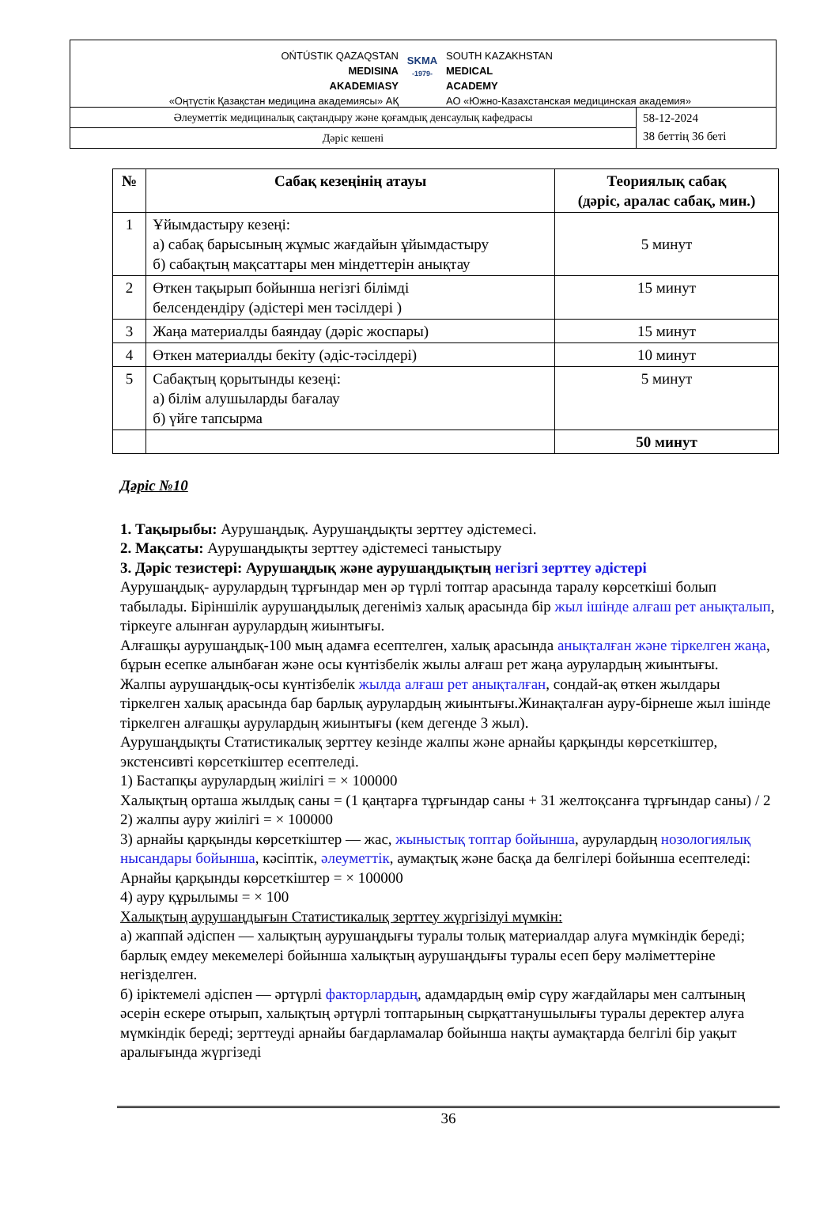OŃTÚSTIK QAZAQSTAN
MEDISINA
AKADEMIASY
«Оңтүстік Қазақстан медицина академиясы» АҚ
SKMA
-1979-
SOUTH KAZAKHSTAN
MEDICAL
ACADEMY
АО «Южно-Казахстанская медицинская академия»
Әлеуметтік медициналық сақтандыру және қоғамдық денсаулық кафедрасы
Дәріс кешені
58-12-2024
38 беттің 36 беті
| № | Сабақ кезеңінің атауы | Теориялық сабақ (дәріс, аралас сабақ, мин.) |
| --- | --- | --- |
| 1 | Ұйымдастыру кезеңі: а) сабақ барысының жұмыс жағдайын ұйымдастыру б) сабақтың мақсаттары мен міндеттерін анықтау | 5 минут |
| 2 | Өткен тақырып бойынша негізгі білімді белсендендіру (әдістері мен тәсілдері ) | 15 минут |
| 3 | Жаңа материалды баяндау (дәріс жоспары) | 15 минут |
| 4 | Өткен материалды бекіту (әдіс-тәсілдері) | 10 минут |
| 5 | Сабақтың қорытынды кезеңі: а) білім алушыларды бағалау б) үйге тапсырма | 5 минут |
| | | 50 минут |
Дәріс №10
1. Тақырыбы: Аурушаңдық. Аурушаңдықты зерттеу әдістемесі.
2. Мақсаты: Аурушаңдықты зерттеу әдістемесі таныстыру
3. Дәріс тезистері: Аурушаңдық және аурушаңдықтың негізгі зерттеу әдістері
Аурушаңдық- аурулардың тұрғындар мен әр түрлі топтар арасында таралу көрсеткіші болып табылады. Біріншілік аурушаңдылық дегеніміз халық арасында бір жыл ішінде алғаш рет анықталып, тіркеуге алынған аурулардың жиынтығы.
Алғашқы аурушаңдық-100 мың адамға есептелген, халық арасында анықталған және тіркелген жаңа, бұрын есепке алынбаған және осы күнтізбелік жылы алғаш рет жаңа аурулардың жиынтығы.
Жалпы аурушаңдық-осы күнтізбелік жылда алғаш рет анықталған, сондай-ақ өткен жылдары тіркелген халық арасында бар барлық аурулардың жиынтығы.Жинақталған ауру-бірнеше жыл ішінде тіркелген алғашқы аурулардың жиынтығы (кем дегенде 3 жыл).
Аурушаңдықты Статистикалық зерттеу кезінде жалпы және арнайы қарқынды көрсеткіштер, экстенсивті көрсеткіштер есептеледі.
1) Бастапқы аурулардың жиілігі = × 100000
Халықтың орташа жылдық саны = (1 қаңтарға тұрғындар саны + 31 желтоқсанға тұрғындар саны) / 2
2) жалпы ауру жиілігі = × 100000
3) арнайы қарқынды көрсеткіштер — жас, жыныстық топтар бойынша, аурулардың нозологиялық нысандары бойынша, кәсіптік, әлеуметтік, аумақтық және басқа да белгілері бойынша есептеледі:
Арнайы қарқынды көрсеткіштер = × 100000
4) ауру құрылымы = × 100
Халықтың аурушаңдығын Статистикалық зерттеу жүргізілуі мүмкін:
а) жаппай әдіспен — халықтың аурушаңдығы туралы толық материалдар алуға мүмкіндік береді; барлық емдеу мекемелері бойынша халықтың аурушаңдығы туралы есеп беру мәліметтеріне негізделген.
б) іріктемелі әдіспен — әртүрлі факторлардың, адамдардың өмір сүру жағдайлары мен салтының әсерін ескере отырып, халықтың әртүрлі топтарының сырқаттанушылығы туралы деректер алуға мүмкіндік береді; зерттеуді арнайы бағдарламалар бойынша нақты аумақтарда белгілі бір уақыт аралығында жүргізеді
36